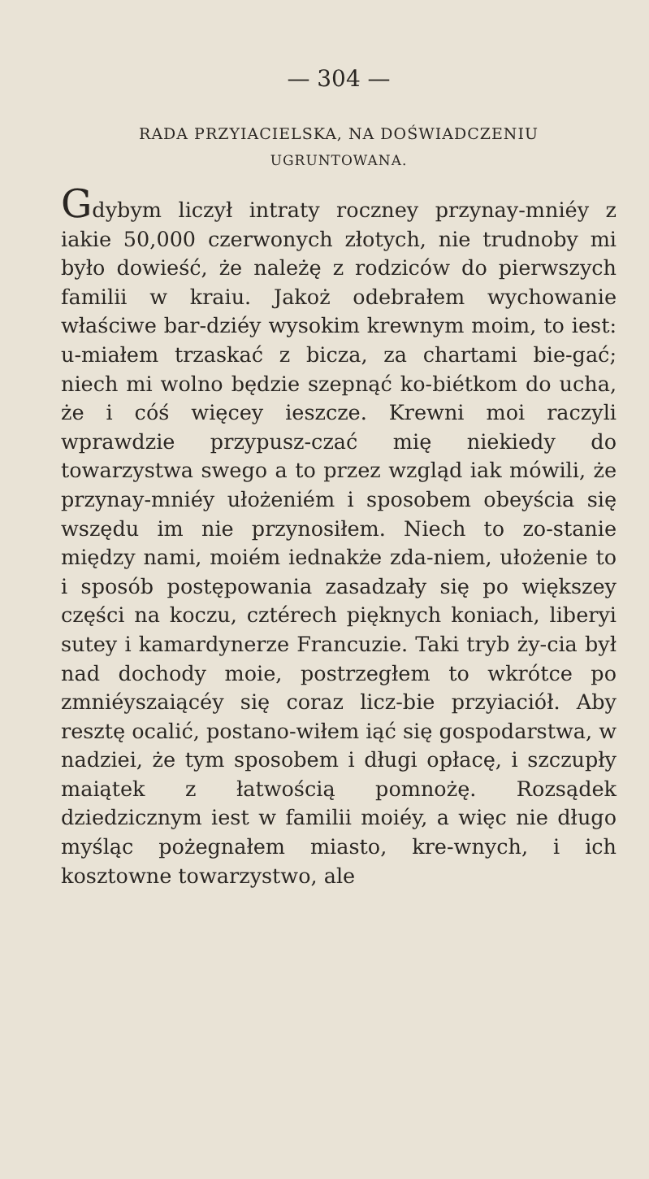— 304 —
RADA PRZYIACIELSKA, NA DOŚWIADCZENIU
UGRUNTOWANA.
Gdybym liczył intraty roczney przynay-mniéy z iakie 50,000 czerwonych złotych, nie trudnoby mi było dowieść, że należę z rodziców do pierwszych familii w kraiu. Jakoż odebrałem wychowanie właściwe bar-dziéy wysokim krewnym moim, to iest: u-miałem trzaskać z bicza, za chartami bie-gać; niech mi wolno będzie szepnąć ko-biétkom do ucha, że i cóś więcey ieszcze. Krewni moi raczyli wprawdzie przypusz-czać mię niekiedy do towarzystwa swego a to przez wzgląd iak mówili, że przynay-mniéy ułożeniém i sposobem obeyścia się wszędu im nie przynosiłem. Niech to zo-stanie między nami, moiém iednakże zda-niem, ułożenie to i sposób postępowania zasadzały się po większey części na koczu, cztérech pięknych koniach, liberyi sutey i kamardynerze Francuzie. Taki tryb ży-cia był nad dochody moie, postrzegłem to wkrótce po zmniéyszaiącéy się coraz licz-bie przyiaciół. Aby resztę ocalić, postano-wiłem iąć się gospodarstwa, w nadziei, że tym sposobem i długi opłacę, i szczupły maiątek z łatwością pomnożę. Rozsądek dziedzicznym iest w familii moiéy, a więc nie długo myśląc pożegnałem miasto, kre-wnych, i ich kosztowne towarzystwo, ale